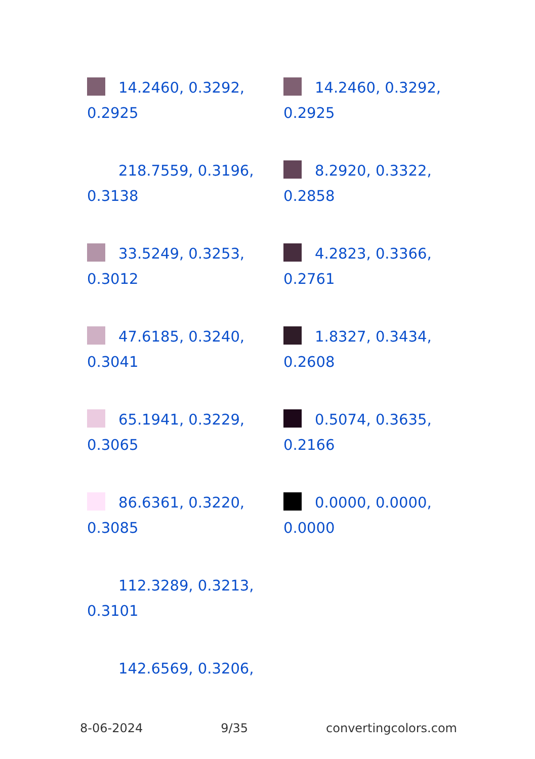14.2460, 0.3292, 0.2925
14.2460, 0.3292, 0.2925
218.7559, 0.3196, 0.3138
8.2920, 0.3322, 0.2858
33.5249, 0.3253, 0.3012
4.2823, 0.3366, 0.2761
47.6185, 0.3240, 0.3041
1.8327, 0.3434, 0.2608
65.1941, 0.3229, 0.3065
0.5074, 0.3635, 0.2166
86.6361, 0.3220, 0.3085
0.0000, 0.0000, 0.0000
112.3289, 0.3213, 0.3101
142.6569, 0.3206,
8-06-2024 9/35 convertingcolors.com